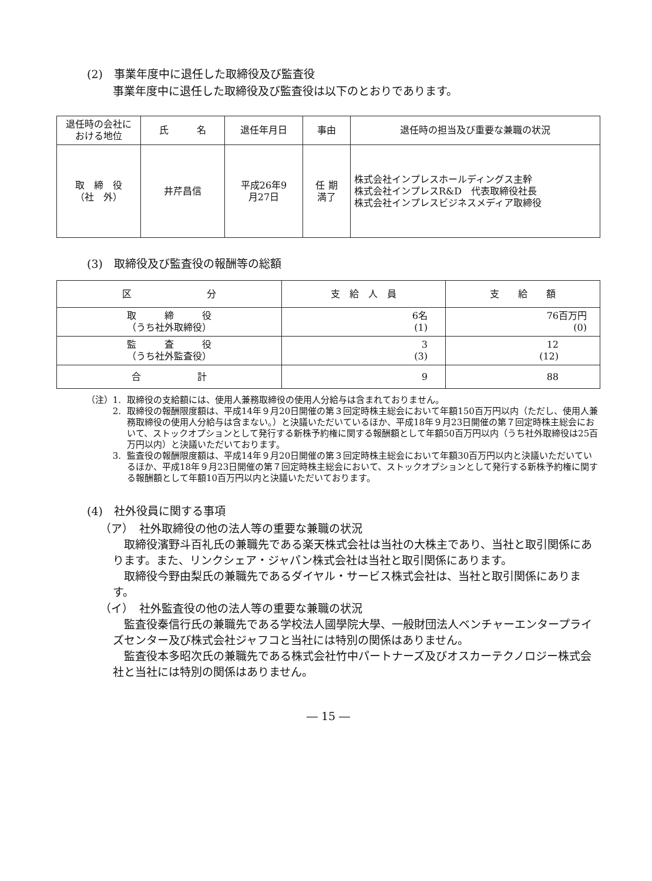(2)　事業年度中に退任した取締役及び監査役
事業年度中に退任した取締役及び監査役は以下のとおりであります。
| 退任時の会社に おける地位 | 氏 名 | 退任年月日 | 事由 | 退任時の担当及び重要な兼職の状況 |
| --- | --- | --- | --- | --- |
| 取 締 役 （社 外） | 井芹昌信 | 平成26年9 月27日 | 任 期 満了 | 株式会社インプレスホールディングス主幹 株式会社インプレスR&D 代表取締役社長 株式会社インプレスビジネスメディア取締役 |
(3)　取締役及び監査役の報酬等の総額
| 区 分 | 支 給 人 員 | 支 給 額 |
| --- | --- | --- |
| 取 締 役 （うち社外取締役） | 6名 (1) | 76百万円 (0) |
| 監 査 役 （うち社外監査役） | 3 (3) | 12 (12) |
| 合 計 | 9 | 88 |
（注）1. 取締役の支給額には、使用人兼務取締役の使用人分給与は含まれておりません。
2. 取締役の報酬限度額は、平成14年９月20日開催の第３回定時株主総会において年額150百万円以内（ただし、使用人兼務取締役の使用人分給与は含まない。）と決議いただいているほか、平成18年９月23日開催の第７回定時株主総会において、ストックオプションとして発行する新株予約権に関する報酬額として年額50百万円以内（うち社外取締役は25百万円以内）と決議いただいております。
3. 監査役の報酬限度額は、平成14年９月20日開催の第３回定時株主総会において年額30百万円以内と決議いただいているほか、平成18年９月23日開催の第７回定時株主総会において、ストックオプションとして発行する新株予約権に関する報酬額として年額10百万円以内と決議いただいております。
(4)　社外役員に関する事項
（ア）　社外取締役の他の法人等の重要な兼職の状況
取締役濱野斗百礼氏の兼職先である楽天株式会社は当社の大株主であり、当社と取引関係にあります。また、リンクシェア・ジャパン株式会社は当社と取引関係にあります。
取締役今野由梨氏の兼職先であるダイヤル・サービス株式会社は、当社と取引関係にあります。
（イ）　社外監査役の他の法人等の重要な兼職の状況
監査役秦信行氏の兼職先である学校法人國學院大學、一般財団法人ベンチャーエンタープライズセンター及び株式会社ジャフコと当社には特別の関係はありません。
監査役本多昭次氏の兼職先である株式会社竹中パートナーズ及びオスカーテクノロジー株式会社と当社には特別の関係はありません。
― 15 ―